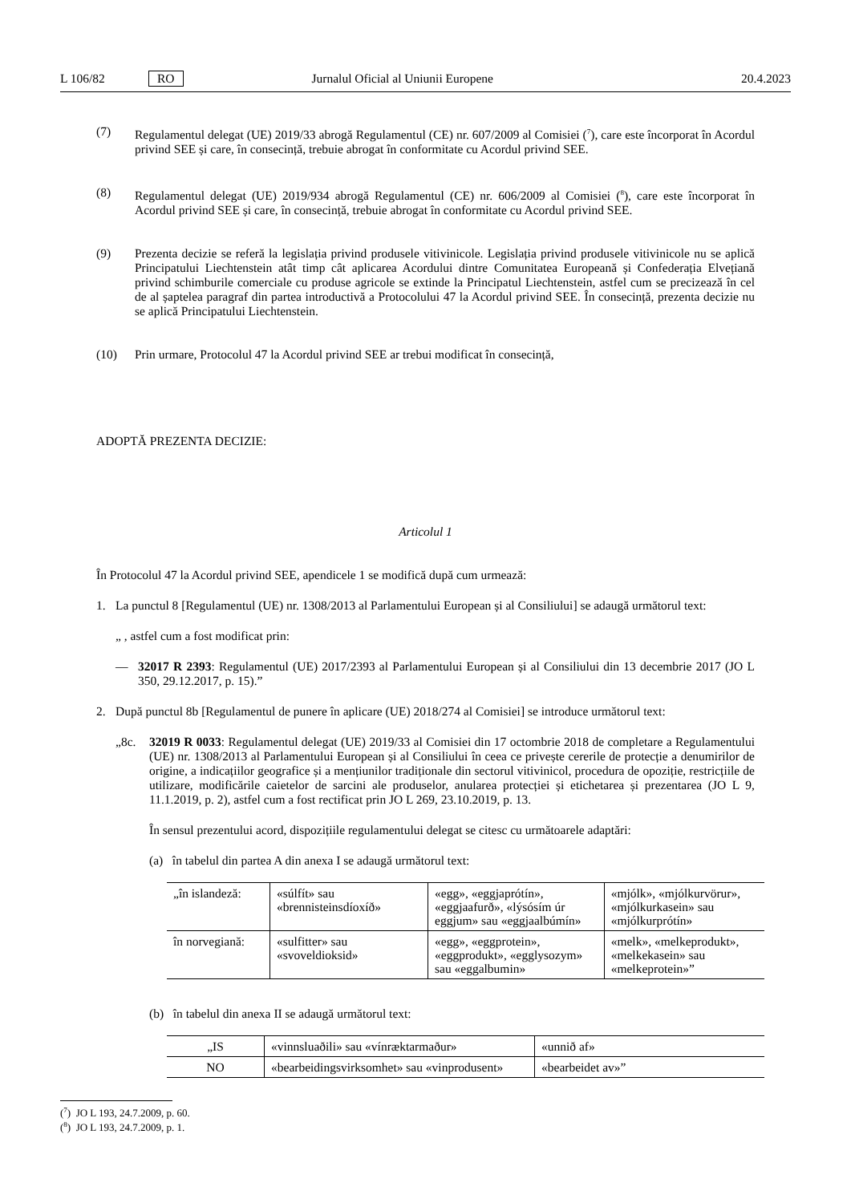L 106/82 RO Jurnalul Oficial al Uniunii Europene 20.4.2023
(7) Regulamentul delegat (UE) 2019/33 abrogă Regulamentul (CE) nr. 607/2009 al Comisiei (<sup>7</sup>), care este încorporat în Acordul privind SEE și care, în consecință, trebuie abrogat în conformitate cu Acordul privind SEE.
(8) Regulamentul delegat (UE) 2019/934 abrogă Regulamentul (CE) nr. 606/2009 al Comisiei (<sup>8</sup>), care este încorporat în Acordul privind SEE și care, în consecință, trebuie abrogat în conformitate cu Acordul privind SEE.
(9) Prezenta decizie se referă la legislația privind produsele vitivinicole. Legislația privind produsele vitivinicole nu se aplică Principatului Liechtenstein atât timp cât aplicarea Acordului dintre Comunitatea Europeană și Confederația Elvețiană privind schimburile comerciale cu produse agricole se extinde la Principatul Liechtenstein, astfel cum se precizează în cel de al șaptelea paragraf din partea introductivă a Protocolului 47 la Acordul privind SEE. În consecință, prezenta decizie nu se aplică Principatului Liechtenstein.
(10) Prin urmare, Protocolul 47 la Acordul privind SEE ar trebui modificat în consecință,
ADOPTĂ PREZENTA DECIZIE:
Articolul 1
În Protocolul 47 la Acordul privind SEE, apendicele 1 se modifică după cum urmează:
1. La punctul 8 [Regulamentul (UE) nr. 1308/2013 al Parlamentului European și al Consiliului] se adaugă următorul text:
„ , astfel cum a fost modificat prin:
— 32017 R 2393: Regulamentul (UE) 2017/2393 al Parlamentului European și al Consiliului din 13 decembrie 2017 (JO L 350, 29.12.2017, p. 15).”
2. După punctul 8b [Regulamentul de punere în aplicare (UE) 2018/274 al Comisiei] se introduce următorul text:
„8c. 32019 R 0033: Regulamentul delegat (UE) 2019/33 al Comisiei din 17 octombrie 2018 de completare a Regulamentului (UE) nr. 1308/2013 al Parlamentului European și al Consiliului în ceea ce privește cererile de protecție a denumirilor de origine, a indicațiilor geografice și a mențiunilor tradiționale din sectorul vitivinicol, procedura de opoziție, restricțiile de utilizare, modificările caietelor de sarcini ale produselor, anularea protecției și etichetarea și prezentarea (JO L 9, 11.1.2019, p. 2), astfel cum a fost rectificat prin JO L 269, 23.10.2019, p. 13.
În sensul prezentului acord, dispozițiile regulamentului delegat se citesc cu următoarele adaptări:
(a) în tabelul din partea A din anexa I se adaugă următorul text:
| „în islandeză: | «súlfít» sau «brennisteinsdíoxíð» | «egg», «eggjaprótín», «eggjaafurð», «lýsósím úr eggjum» sau «eggjaalbúmín» | «mjólk», «mjólkurvörur», «mjólkurkasein» sau «mjólkurprótín» |
| în norvegiană: | «sulfitter» sau «svoveldioksid» | «egg», «eggprotein», «eggprodukt», «egglysozym» sau «eggalbumin» | «melk», «melkeprodukt», «melkekasein» sau «melkeprotein»” |
(b) în tabelul din anexa II se adaugă următorul text:
| „IS | «vinnsluaðili» sau «vínræktarmaður» | «unnið af» |
| NO | «bearbeidingsvirksomhet» sau «vinprodusent» | «bearbeidet av»” |
(<sup>7</sup>) JO L 193, 24.7.2009, p. 60.
(<sup>8</sup>) JO L 193, 24.7.2009, p. 1.